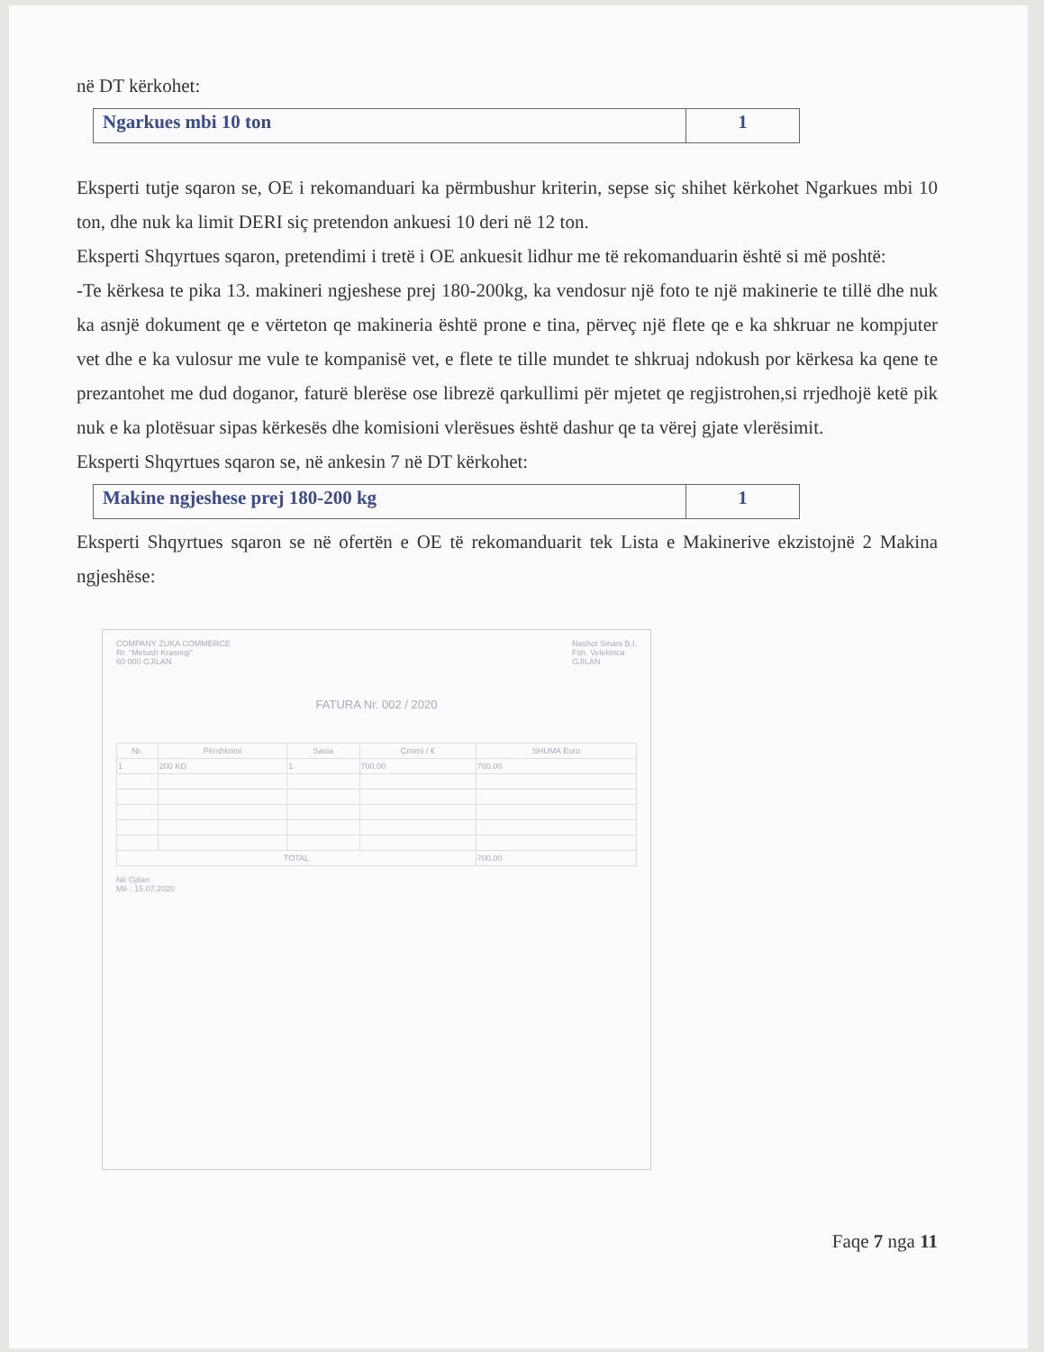në DT kërkohet:
| Ngarkues mbi 10 ton | 1 |
Eksperti tutje sqaron se, OE i rekomanduari ka përmbushur kriterin, sepse siç shihet kërkohet Ngarkues mbi 10 ton, dhe nuk ka limit DERI siç pretendon ankuesi 10 deri në 12 ton.
Eksperti Shqyrtues sqaron, pretendimi i tretë i OE ankuesit lidhur me të rekomanduarin është si më poshtë:
-Te kërkesa te pika 13. makineri ngjeshese prej 180-200kg, ka vendosur një foto te një makinerie te tillë dhe nuk ka asnjë dokument qe e vërteton qe makineria është prone e tina, përveç një flete qe e ka shkruar ne kompjuter vet dhe e ka vulosur me vule te kompanisë vet, e flete te tille mundet te shkruaj ndokush por kërkesa ka qene te prezantohet me dud doganor, faturë blerëse ose librezë qarkullimi për mjetet qe regjistrohen,si rrjedhojë ketë pik nuk e ka plotësuar sipas kërkesës dhe komisioni vlerësues është dashur qe ta vërej gjate vlerësimit.
Eksperti Shqyrtues sqaron se, në ankesin 7 në DT kërkohet:
| Makine ngjeshese prej 180-200 kg | 1 |
Eksperti Shqyrtues sqaron se në ofertën e OE të rekomanduarit tek Lista e Makinerive ekzistojnë 2 Makina ngjeshëse:
COMPANY ZUKA COMMERCE
Rr. "Metush Krasniqi"
60 000 GJILAN
Nashot Sinani B.I.
Fsh. Velekinca
GJILAN
FATURA Nr. 002 / 2020
| Nr. | Përshkrimi | Sasia | Çmimi / € | SHUMA Euro |
| --- | --- | --- | --- | --- |
| 1 | 200 KG | 1 | 700.00 | 700.00 |
| TOTAL | | | | 700.00 |
Në Gjilan
Më : 15.07.2020
Faqe 7 nga 11